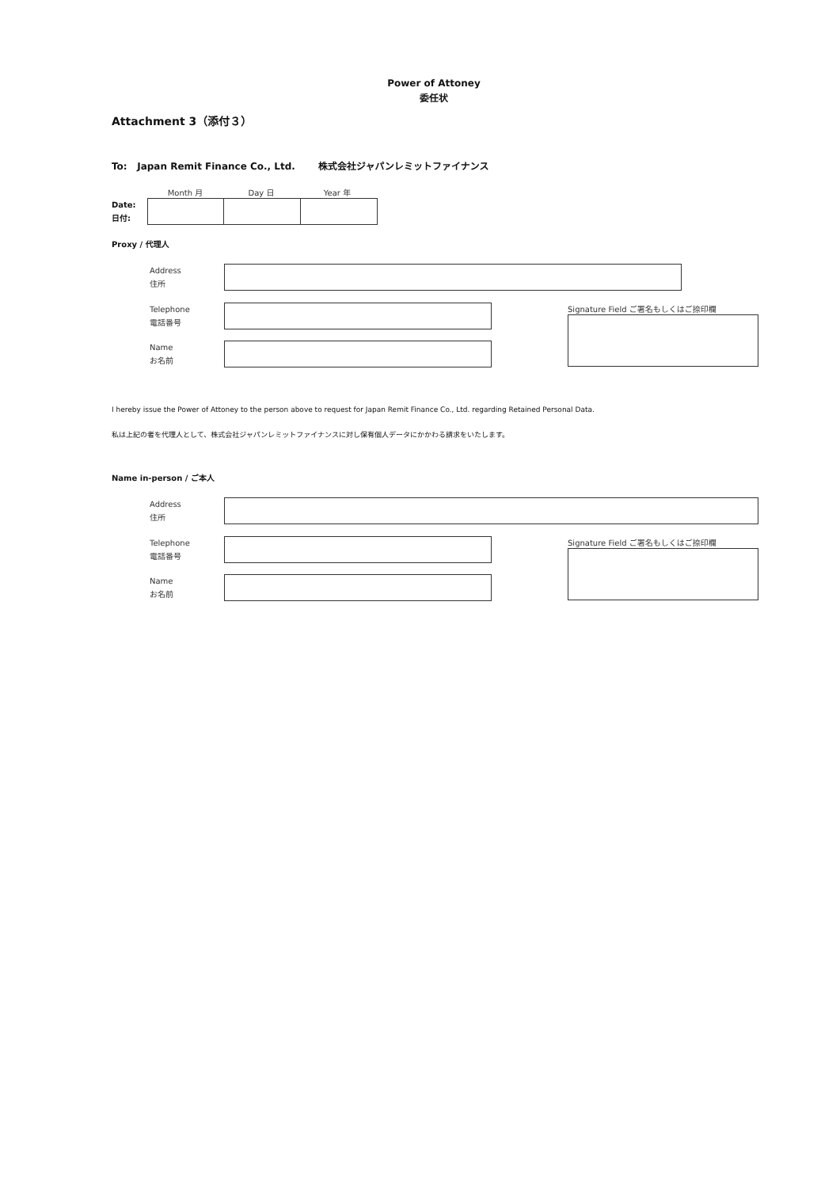Power of Attoney
委任状
Attachment 3（添付３）
To: Japan Remit Finance Co., Ltd. 株式会社ジャパンレミットファイナンス
Month 月 Day 日 Year 年
Date:
日付:
Proxy / 代理人
Address
住所
Telephone
電話番号
Signature Field ご署名もしくはご捺印欄
Name
お名前
I hereby issue the Power of Attoney to the person above to request for Japan Remit Finance Co., Ltd. regarding Retained Personal Data.
私は上記の者を代理人として、株式会社ジャパンレミットファイナンスに対し保有個人データにかかわる請求をいたします。
Name in-person / ご本人
Address
住所
Telephone
電話番号
Signature Field ご署名もしくはご捺印欄
Name
お名前